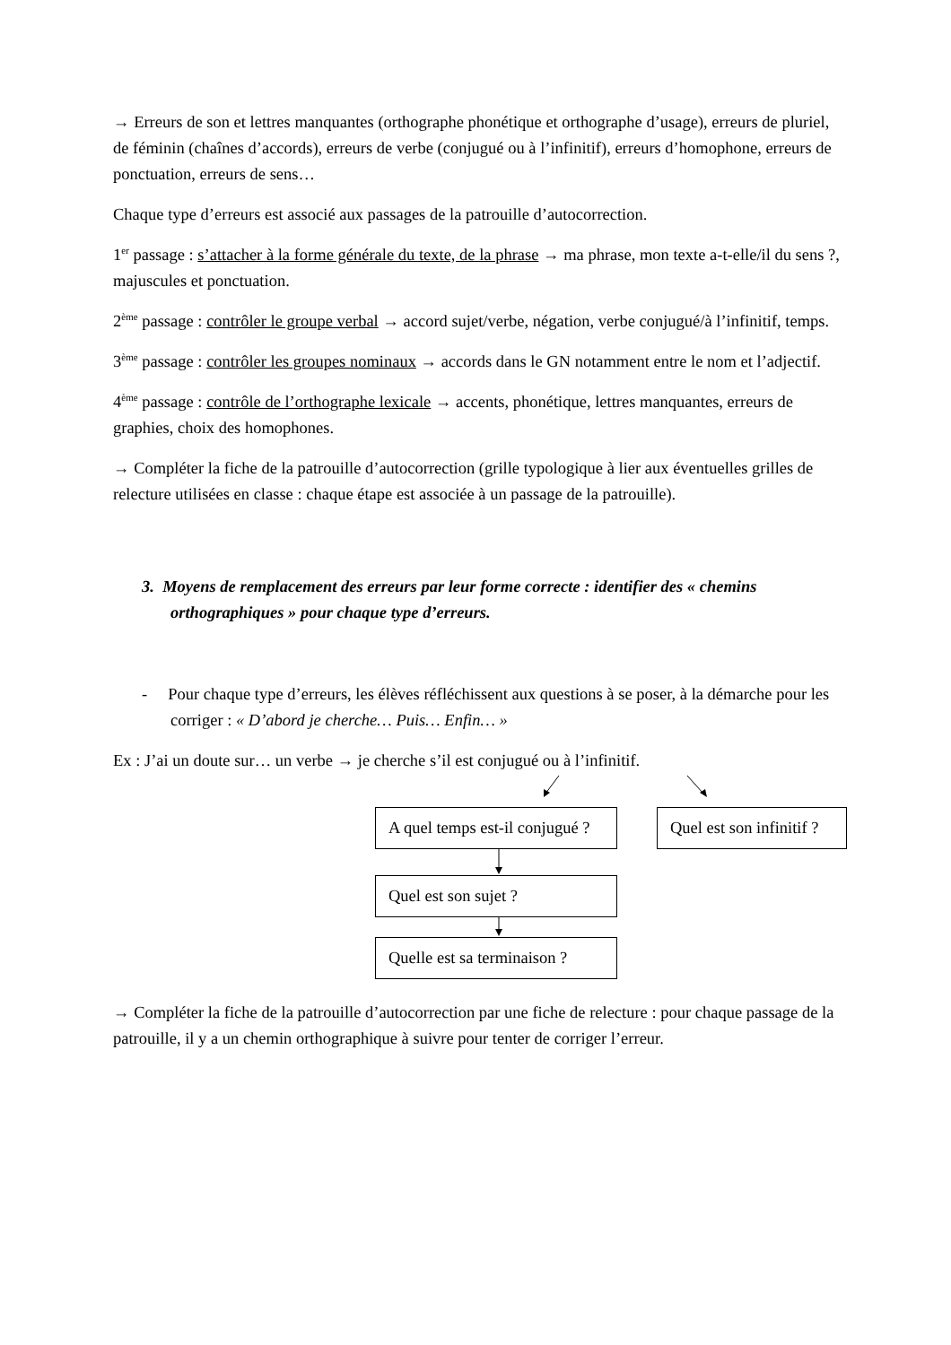→ Erreurs de son et lettres manquantes (orthographe phonétique et orthographe d’usage), erreurs de pluriel, de féminin (chaînes d’accords), erreurs de verbe (conjugué ou à l’infinitif), erreurs d’homophone, erreurs de ponctuation, erreurs de sens…
Chaque type d’erreurs est associé aux passages de la patrouille d’autocorrection.
1<sup>er</sup> passage : s’attacher à la forme générale du texte, de la phrase → ma phrase, mon texte a-t-elle/il du sens ?, majuscules et ponctuation.
2<sup>ème</sup> passage : contrôler le groupe verbal → accord sujet/verbe, négation, verbe conjugué/à l’infinitif, temps.
3<sup>ème</sup> passage : contrôler les groupes nominaux → accords dans le GN notamment entre le nom et l’adjectif.
4<sup>ème</sup> passage : contrôle de l’orthographe lexicale → accents, phonétique, lettres manquantes, erreurs de graphies, choix des homophones.
→ Compléter la fiche de la patrouille d’autocorrection (grille typologique à lier aux éventuelles grilles de relecture utilisées en classe : chaque étape est associée à un passage de la patrouille).
3. Moyens de remplacement des erreurs par leur forme correcte : identifier des « chemins orthographiques » pour chaque type d’erreurs.
- Pour chaque type d’erreurs, les élèves réfléchissent aux questions à se poser, à la démarche pour les corriger : « D’abord je cherche… Puis… Enfin… »
Ex : J’ai un doute sur… un verbe → je cherche s’il est conjugué ou à l’infinitif.
A quel temps est-il conjugué ?
Quel est son infinitif ?
Quel est son sujet ?
Quelle est sa terminaison ?
→ Compléter la fiche de la patrouille d’autocorrection par une fiche de relecture : pour chaque passage de la patrouille, il y a un chemin orthographique à suivre pour tenter de corriger l’erreur.